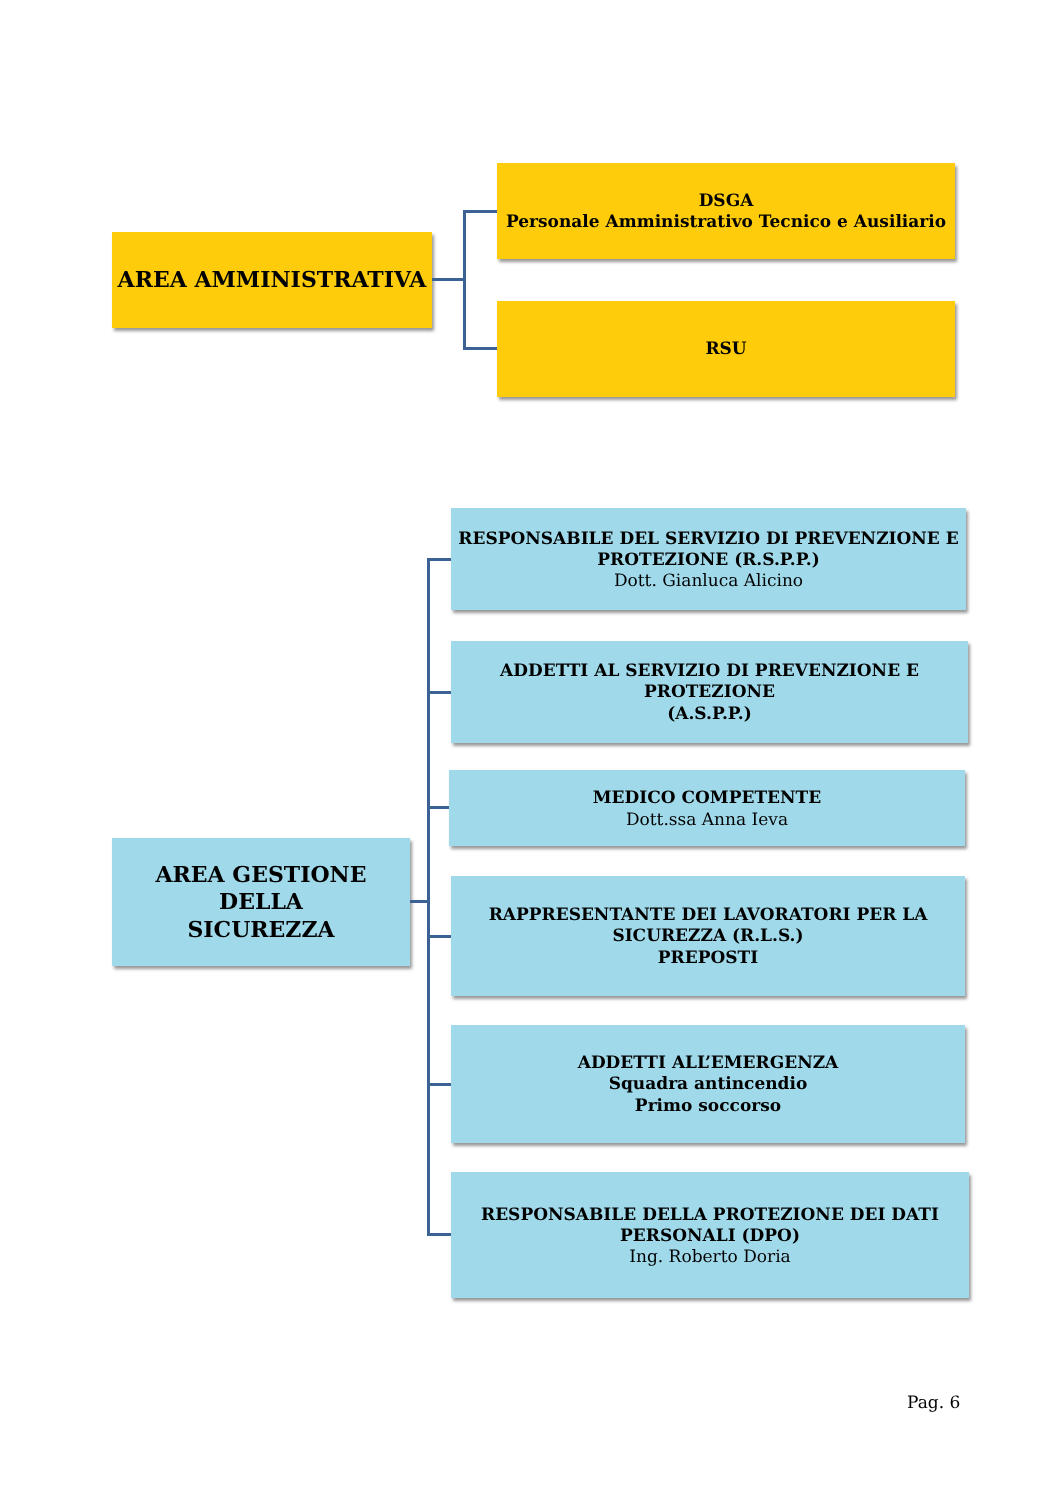AREA AMMINISTRATIVA
DSGA
Personale Amministrativo Tecnico e Ausiliario
RSU
AREA GESTIONE DELLA
SICUREZZA
RESPONSABILE DEL SERVIZIO DI PREVENZIONE E PROTEZIONE (R.S.P.P.)
Dott. Gianluca Alicino
ADDETTI AL SERVIZIO DI PREVENZIONE E PROTEZIONE
(A.S.P.P.)
MEDICO COMPETENTE
Dott.ssa Anna Ieva
RAPPRESENTANTE DEI LAVORATORI PER LA SICUREZZA (R.L.S.)
PREPOSTI
ADDETTI ALL’EMERGENZA
Squadra antincendio
Primo soccorso
RESPONSABILE DELLA PROTEZIONE DEI DATI PERSONALI (DPO)
Ing. Roberto Doria
Pag. 6